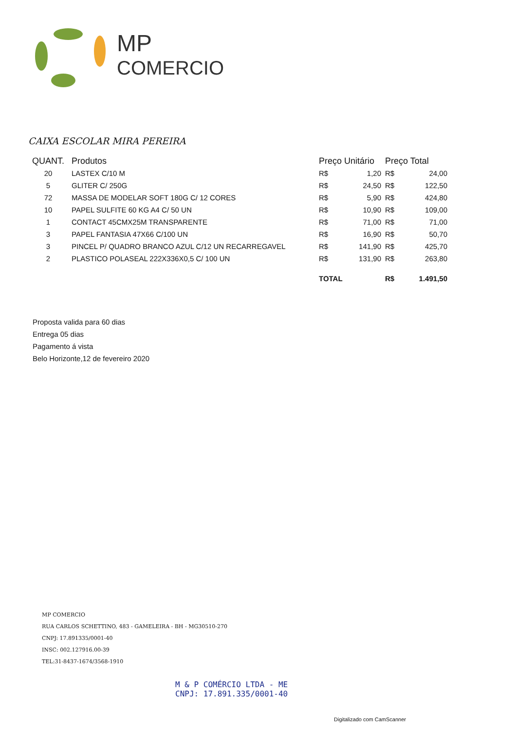MP
COMERCIO
CAIXA ESCOLAR MIRA PEREIRA
| QUANT. | Produtos | Preço Unitário | | Preço Total | |
| --- | --- | --- | --- | --- | --- |
| 20 | LASTEX C/10 M | R$ | 1,20 | R$ | 24,00 |
| 5 | GLITER C/ 250G | R$ | 24,50 | R$ | 122,50 |
| 72 | MASSA DE MODELAR SOFT 180G C/ 12 CORES | R$ | 5,90 | R$ | 424,80 |
| 10 | PAPEL SULFITE 60 KG A4 C/ 50 UN | R$ | 10,90 | R$ | 109,00 |
| 1 | CONTACT 45CMX25M TRANSPARENTE | R$ | 71,00 | R$ | 71,00 |
| 3 | PAPEL FANTASIA 47X66 C/100 UN | R$ | 16,90 | R$ | 50,70 |
| 3 | PINCEL P/ QUADRO BRANCO AZUL C/12 UN RECARREGAVEL | R$ | 141,90 | R$ | 425,70 |
| 2 | PLASTICO POLASEAL 222X336X0,5 C/ 100 UN | R$ | 131,90 | R$ | 263,80 |
| | | TOTAL | | R$ | 1.491,50 |
Proposta valida para 60 dias
Entrega 05 dias
Pagamento á vista
Belo Horizonte,12 de fevereiro 2020
MP COMERCIO
RUA CARLOS SCHETTINO, 483 - GAMELEIRA - BH - MG30510-270
CNPJ: 17.891335/0001-40
INSC: 002.127916.00-39
TEL:31-8437-1674/3568-1910
M & P COMÉRCIO LTDA - ME
CNPJ: 17.891.335/0001-40
Digitalizado com CamScanner